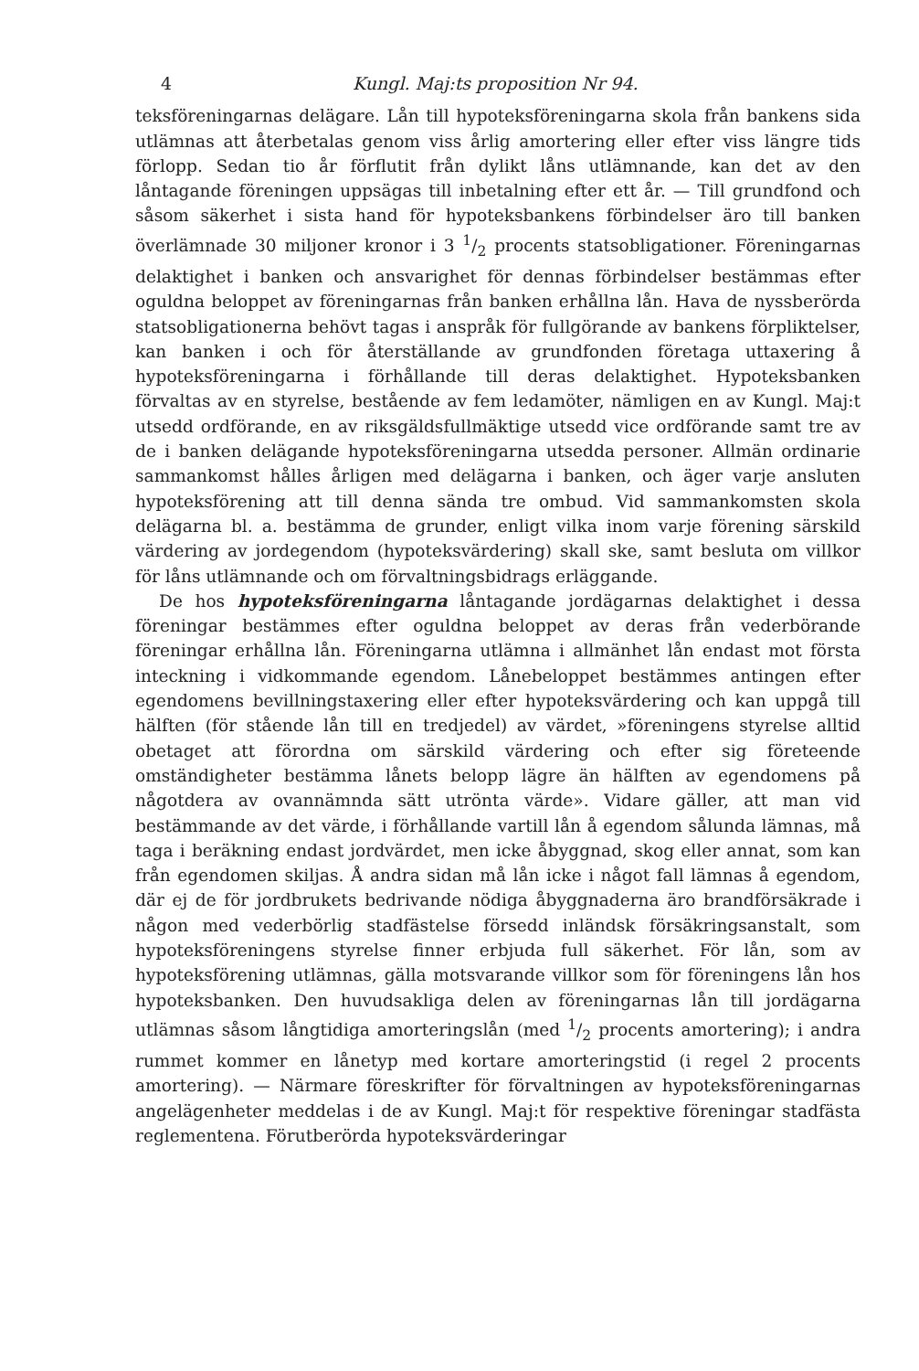4 Kungl. Maj:ts proposition Nr 94.
teksföreningarnas delägare. Lån till hypoteksföreningarna skola från bankens sida utlämnas att återbetalas genom viss årlig amortering eller efter viss längre tids förlopp. Sedan tio år förflutit från dylikt låns utlämnande, kan det av den låntagande föreningen uppsägas till inbetalning efter ett år. — Till grundfond och såsom säkerhet i sista hand för hypoteksbankens förbindelser äro till banken överlämnade 30 miljoner kronor i 3 1/2 procents statsobligationer. Föreningarnas delaktighet i banken och ansvarighet för dennas förbindelser bestämmas efter oguldna beloppet av föreningarnas från banken erhållna lån. Hava de nyssberörda statsobligationerna behövt tagas i anspråk för fullgörande av bankens förpliktelser, kan banken i och för återställande av grundfonden företaga uttaxering å hypoteksföreningarna i förhållande till deras delaktighet. Hypoteksbanken förvaltas av en styrelse, bestående av fem ledamöter, nämligen en av Kungl. Maj:t utsedd ordförande, en av riksgäldsfullmäktige utsedd vice ordförande samt tre av de i banken delägande hypoteksföreningarna utsedda personer. Allmän ordinarie sammankomst hålles årligen med delägarna i banken, och äger varje ansluten hypoteksförening att till denna sända tre ombud. Vid sammankomsten skola delägarna bl. a. bestämma de grunder, enligt vilka inom varje förening särskild värdering av jordegendom (hypoteksvärdering) skall ske, samt besluta om villkor för låns utlämnande och om förvaltningsbidrags erläggande.
De hos hypoteksföreningarna låntagande jordägarnas delaktighet i dessa föreningar bestämmes efter oguldna beloppet av deras från vederbörande föreningar erhållna lån. Föreningarna utlämna i allmänhet lån endast mot första inteckning i vidkommande egendom. Lånebeloppet bestämmes antingen efter egendomens bevillningstaxering eller efter hypoteksvärdering och kan uppgå till hälften (för stående lån till en tredjedel) av värdet, »föreningens styrelse alltid obetaget att förordna om särskild värdering och efter sig företeende omständigheter bestämma lånets belopp lägre än hälften av egendomens på någotdera av ovannämnda sätt utrönta värde». Vidare gäller, att man vid bestämmande av det värde, i förhållande vartill lån å egendom sålunda lämnas, må taga i beräkning endast jordvärdet, men icke åbyggnad, skog eller annat, som kan från egendomen skiljas. Å andra sidan må lån icke i något fall lämnas å egendom, där ej de för jordbrukets bedrivande nödiga åbyggnaderna äro brandförsäkrade i någon med vederbörlig stadfästelse försedd inländsk försäkringsanstalt, som hypoteksföreningens styrelse finner erbjuda full säkerhet. För lån, som av hypoteksförening utlämnas, gälla motsvarande villkor som för föreningens lån hos hypoteksbanken. Den huvudsakliga delen av föreningarnas lån till jordägarna utlämnas såsom långtidiga amorteringslån (med 1/2 procents amortering); i andra rummet kommer en lånetyp med kortare amorteringstid (i regel 2 procents amortering). — Närmare föreskrifter för förvaltningen av hypoteksföreningarnas angelägenheter meddelas i de av Kungl. Maj:t för respektive föreningar stadfästa reglementena. Förutberörda hypoteksvärderingar